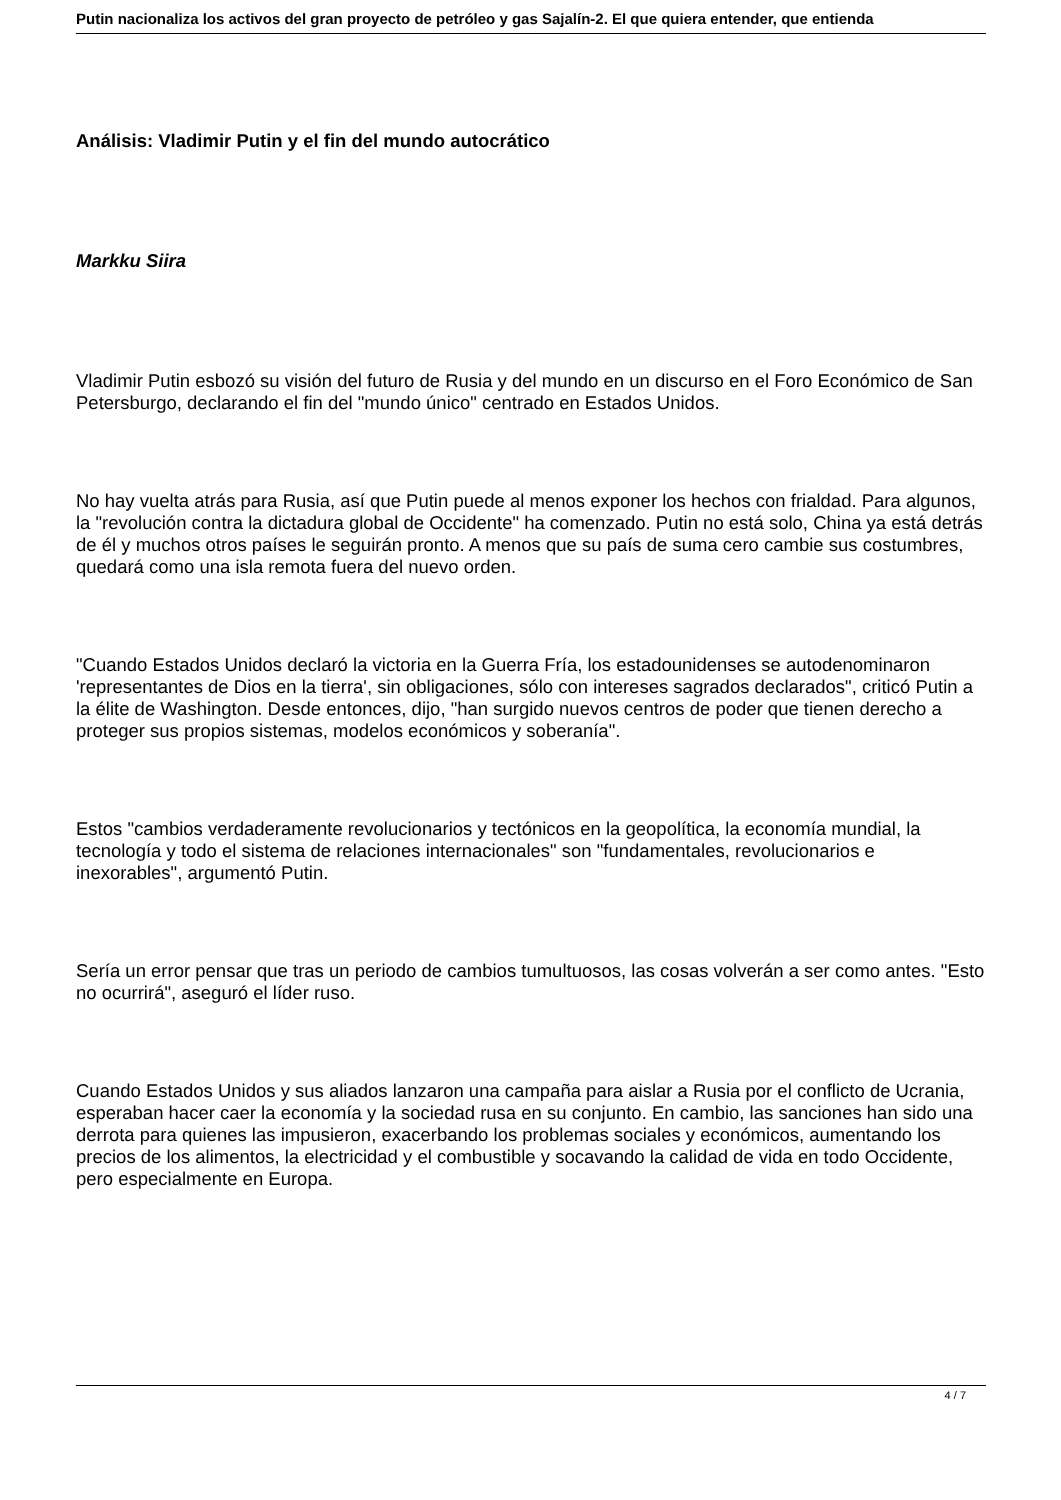Putin nacionaliza los activos del gran proyecto de petróleo y gas Sajalín-2. El que quiera entender, que entienda
Análisis: Vladimir Putin y el fin del mundo autocrático
Markku Siira
Vladimir Putin esbozó su visión del futuro de Rusia y del mundo en un discurso en el Foro Económico de San Petersburgo, declarando el fin del "mundo único" centrado en Estados Unidos.
No hay vuelta atrás para Rusia, así que Putin puede al menos exponer los hechos con frialdad. Para algunos, la "revolución contra la dictadura global de Occidente" ha comenzado. Putin no está solo, China ya está detrás de él y muchos otros países le seguirán pronto. A menos que su país de suma cero cambie sus costumbres, quedará como una isla remota fuera del nuevo orden.
"Cuando Estados Unidos declaró la victoria en la Guerra Fría, los estadounidenses se autodenominaron 'representantes de Dios en la tierra', sin obligaciones, sólo con intereses sagrados declarados", criticó Putin a la élite de Washington. Desde entonces, dijo, "han surgido nuevos centros de poder que tienen derecho a proteger sus propios sistemas, modelos económicos y soberanía".
Estos "cambios verdaderamente revolucionarios y tectónicos en la geopolítica, la economía mundial, la tecnología y todo el sistema de relaciones internacionales" son "fundamentales, revolucionarios e inexorables", argumentó Putin.
Sería un error pensar que tras un periodo de cambios tumultuosos, las cosas volverán a ser como antes. "Esto no ocurrirá", aseguró el líder ruso.
Cuando Estados Unidos y sus aliados lanzaron una campaña para aislar a Rusia por el conflicto de Ucrania, esperaban hacer caer la economía y la sociedad rusa en su conjunto. En cambio, las sanciones han sido una derrota para quienes las impusieron, exacerbando los problemas sociales y económicos, aumentando los precios de los alimentos, la electricidad y el combustible y socavando la calidad de vida en todo Occidente, pero especialmente en Europa.
4 / 7